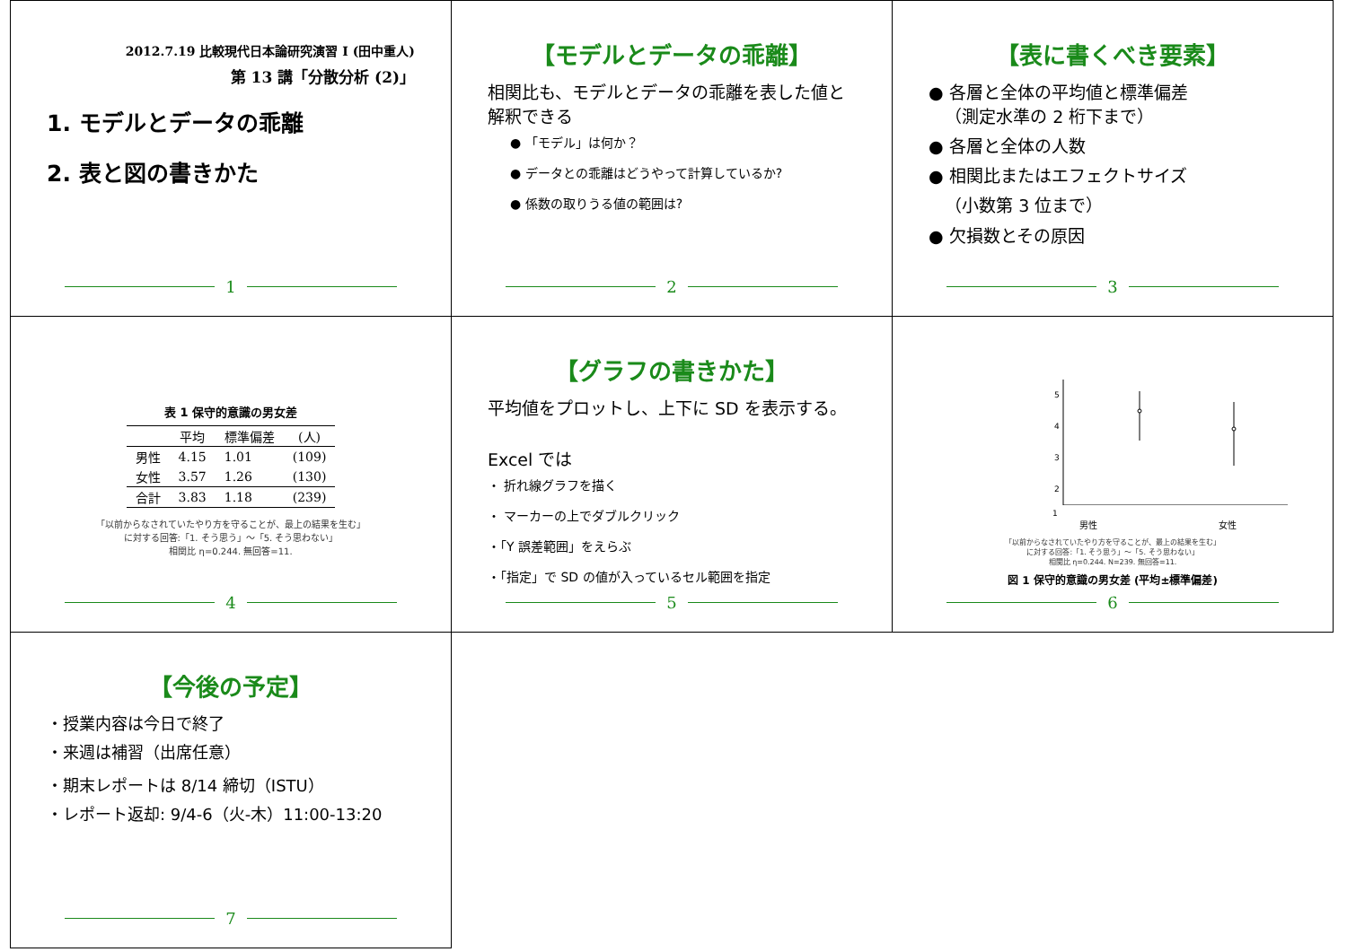2012.7.19 比較現代日本論研究演習 I (田中重人)
第 13 講「分散分析 (2)」
1. モデルとデータの乖離
2. 表と図の書きかた
1
【モデルとデータの乖離】
相関比も、モデルとデータの乖離を表した値と解釈できる
● 「モデル」は何か？
● データとの乖離はどうやって計算しているか?
● 係数の取りうる値の範囲は?
2
【表に書くべき要素】
● 各層と全体の平均値と標準偏差
（測定水準の 2 桁下まで）
● 各層と全体の人数
● 相関比またはエフェクトサイズ
（小数第 3 位まで）
● 欠損数とその原因
3
表 1 保守的意識の男女差
| | 平均 | 標準偏差 | (人) |
| --- | --- | --- | --- |
| 男性 | 4.15 | 1.01 | (109) |
| 女性 | 3.57 | 1.26 | (130) |
| 合計 | 3.83 | 1.18 | (239) |
「以前からなされていたやり方を守ることが、最上の結果を生む」
に対する回答:「1. そう思う」～「5. そう思わない」
相関比 η=0.244. 無回答=11.
4
【グラフの書きかた】
平均値をプロットし、上下に SD を表示する。
Excel では
・ 折れ線グラフを描く
・ マーカーの上でダブルクリック
・「Y 誤差範囲」をえらぶ
・「指定」で SD の値が入っているセル範囲を指定
5
5
4
3
2
1
男性 女性
「以前からなされていたやり方を守ることが、最上の結果を生む」
に対する回答:「1. そう思う」～「5. そう思わない」
相関比 η=0.244. N=239. 無回答=11.
図 1 保守的意識の男女差 (平均±標準偏差)
6
【今後の予定】
・授業内容は今日で終了
・来週は補習（出席任意）
・期末レポートは 8/14 締切（ISTU）
・レポート返却: 9/4-6（火-木）11:00-13:20
7